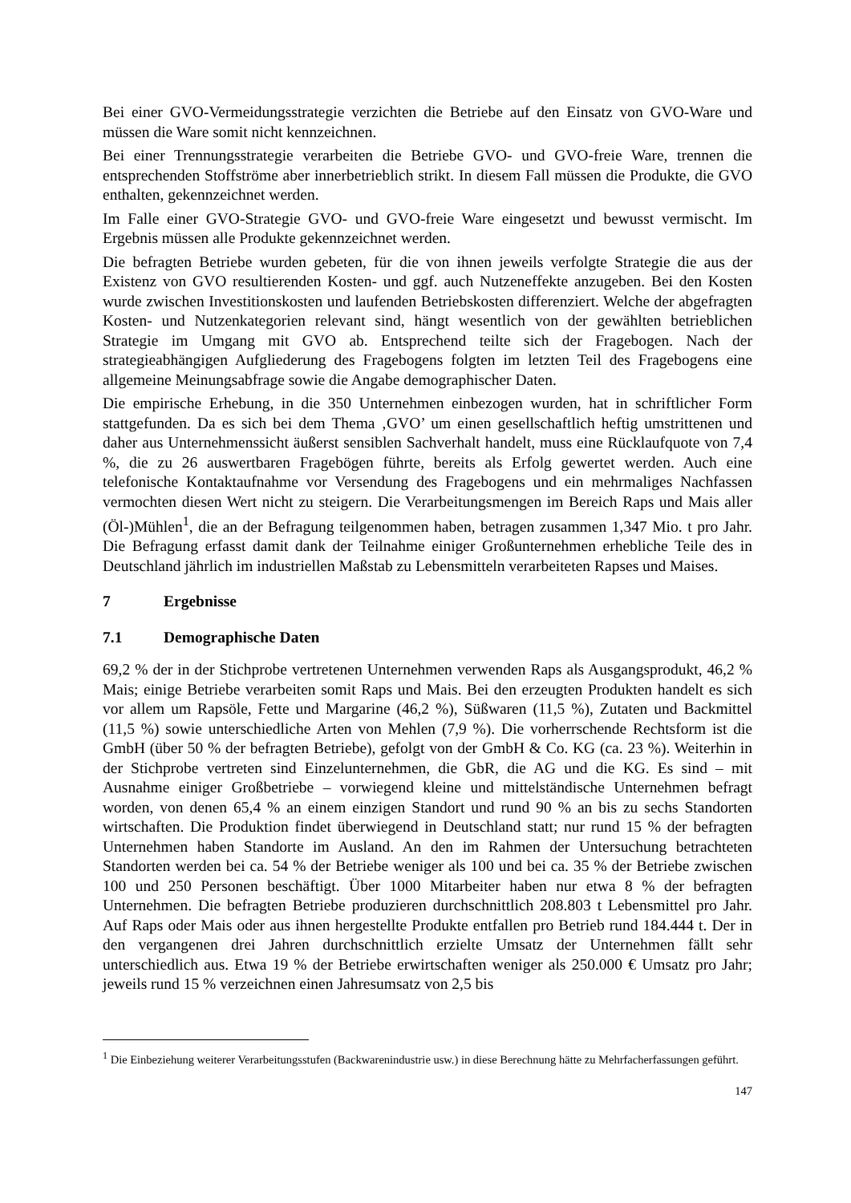Bei einer GVO-Vermeidungsstrategie verzichten die Betriebe auf den Einsatz von GVO-Ware und müssen die Ware somit nicht kennzeichnen.
Bei einer Trennungsstrategie verarbeiten die Betriebe GVO- und GVO-freie Ware, trennen die entsprechenden Stoffströme aber innerbetrieblich strikt. In diesem Fall müssen die Produkte, die GVO enthalten, gekennzeichnet werden.
Im Falle einer GVO-Strategie GVO- und GVO-freie Ware eingesetzt und bewusst vermischt. Im Ergebnis müssen alle Produkte gekennzeichnet werden.
Die befragten Betriebe wurden gebeten, für die von ihnen jeweils verfolgte Strategie die aus der Existenz von GVO resultierenden Kosten- und ggf. auch Nutzeneffekte anzugeben. Bei den Kosten wurde zwischen Investitionskosten und laufenden Betriebskosten differenziert. Welche der abgefragten Kosten- und Nutzenkategorien relevant sind, hängt wesentlich von der gewählten betrieblichen Strategie im Umgang mit GVO ab. Entsprechend teilte sich der Fragebogen. Nach der strategieabhängigen Aufgliederung des Fragebogens folgten im letzten Teil des Fragebogens eine allgemeine Meinungsabfrage sowie die Angabe demographischer Daten.
Die empirische Erhebung, in die 350 Unternehmen einbezogen wurden, hat in schriftlicher Form stattgefunden. Da es sich bei dem Thema ‚GVO’ um einen gesellschaftlich heftig umstrittenen und daher aus Unternehmenssicht äußerst sensiblen Sachverhalt handelt, muss eine Rücklaufquote von 7,4 %, die zu 26 auswertbaren Fragebögen führte, bereits als Erfolg gewertet werden. Auch eine telefonische Kontaktaufnahme vor Versendung des Fragebogens und ein mehrmaliges Nachfassen vermochten diesen Wert nicht zu steigern. Die Verarbeitungsmengen im Bereich Raps und Mais aller (Öl-)Mühlen<sup>1</sup>, die an der Befragung teilgenommen haben, betragen zusammen 1,347 Mio. t pro Jahr. Die Befragung erfasst damit dank der Teilnahme einiger Großunternehmen erhebliche Teile des in Deutschland jährlich im industriellen Maßstab zu Lebensmitteln verarbeiteten Rapses und Maises.
7 Ergebnisse
7.1 Demographische Daten
69,2 % der in der Stichprobe vertretenen Unternehmen verwenden Raps als Ausgangsprodukt, 46,2 % Mais; einige Betriebe verarbeiten somit Raps und Mais. Bei den erzeugten Produkten handelt es sich vor allem um Rapsöle, Fette und Margarine (46,2 %), Süßwaren (11,5 %), Zutaten und Backmittel (11,5 %) sowie unterschiedliche Arten von Mehlen (7,9 %). Die vorherrschende Rechtsform ist die GmbH (über 50 % der befragten Betriebe), gefolgt von der GmbH & Co. KG (ca. 23 %). Weiterhin in der Stichprobe vertreten sind Einzelunternehmen, die GbR, die AG und die KG. Es sind – mit Ausnahme einiger Großbetriebe – vorwiegend kleine und mittelständische Unternehmen befragt worden, von denen 65,4 % an einem einzigen Standort und rund 90 % an bis zu sechs Standorten wirtschaften. Die Produktion findet überwiegend in Deutschland statt; nur rund 15 % der befragten Unternehmen haben Standorte im Ausland. An den im Rahmen der Untersuchung betrachteten Standorten werden bei ca. 54 % der Betriebe weniger als 100 und bei ca. 35 % der Betriebe zwischen 100 und 250 Personen beschäftigt. Über 1000 Mitarbeiter haben nur etwa 8 % der befragten Unternehmen. Die befragten Betriebe produzieren durchschnittlich 208.803 t Lebensmittel pro Jahr. Auf Raps oder Mais oder aus ihnen hergestellte Produkte entfallen pro Betrieb rund 184.444 t. Der in den vergangenen drei Jahren durchschnittlich erzielte Umsatz der Unternehmen fällt sehr unterschiedlich aus. Etwa 19 % der Betriebe erwirtschaften weniger als 250.000 € Umsatz pro Jahr; jeweils rund 15 % verzeichnen einen Jahresumsatz von 2,5 bis
<sup>1</sup> Die Einbeziehung weiterer Verarbeitungsstufen (Backwarenindustrie usw.) in diese Berechnung hätte zu Mehrfacherfassungen geführt.
147